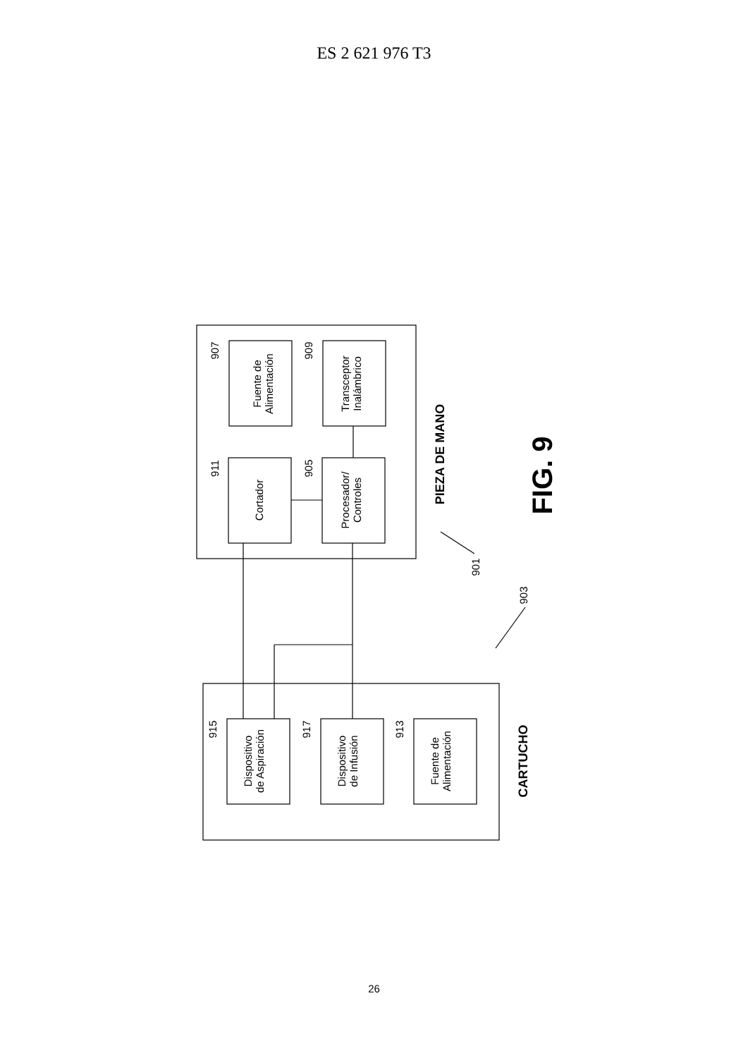ES 2 621 976 T3
Fuente de
Alimentación
Transceptor
Inalámbrico
Cortador
Procesador/
Controles
Dispositivo
de Aspiración
Dispositivo
de Infusión
Fuente de
Alimentación
PIEZA DE MANO
CARTUCHO
FIG. 9
907
909
911
905
915
917
913
901
903
26